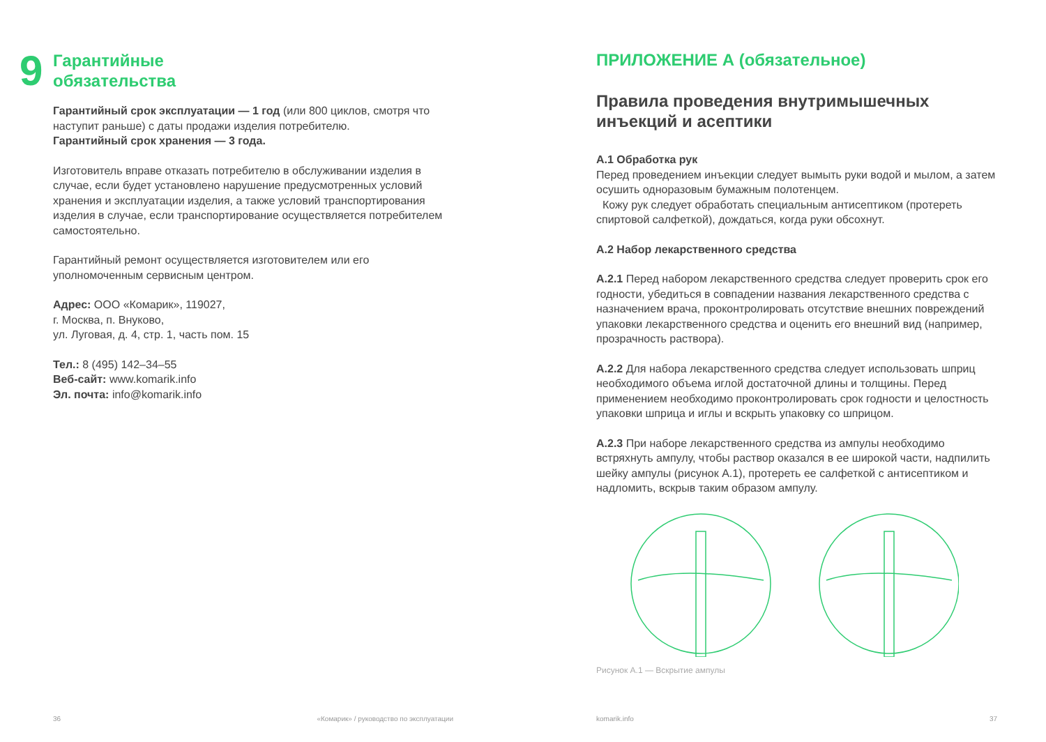9
Гарантийные
обязательства
Гарантийный срок эксплуатации — 1 год (или 800 циклов, смотря что наступит раньше) с даты продажи изделия потребителю.
Гарантийный срок хранения — 3 года.
Изготовитель вправе отказать потребителю в обслуживании изделия в случае, если будет установлено нарушение предусмотренных условий хранения и эксплуатации изделия, а также условий транспортирования изделия в случае, если транспортирование осуществляется потребителем самостоятельно.
Гарантийный ремонт осуществляется изготовителем или его уполномоченным сервисным центром.
Адрес: ООО «Комарик», 119027,
г. Москва, п. Внуково,
ул. Луговая, д. 4, стр. 1, часть пом. 15
Тел.: 8 (495) 142–34–55
Веб-сайт: www.komarik.info
Эл. почта: info@komarik.info
36 «Комарик» / руководство по эксплуатации
ПРИЛОЖЕНИЕ А (обязательное)
Правила проведения внутримышечных инъекций и асептики
А.1 Обработка рук
Перед проведением инъекции следует вымыть руки водой и мылом, а затем осушить одноразовым бумажным полотенцем.
Кожу рук следует обработать специальным антисептиком (протереть спиртовой салфеткой), дождаться, когда руки обсохнут.
А.2 Набор лекарственного средства
А.2.1 Перед набором лекарственного средства следует проверить срок его годности, убедиться в совпадении названия лекарственного средства с назначением врача, проконтролировать отсутствие внешних повреждений упаковки лекарственного средства и оценить его внешний вид (например, прозрачность раствора).
А.2.2 Для набора лекарственного средства следует использовать шприц необходимого объема иглой достаточной длины и толщины. Перед применением необходимо проконтролировать срок годности и целостность упаковки шприца и иглы и вскрыть упаковку со шприцом.
А.2.3 При наборе лекарственного средства из ампулы необходимо встряхнуть ампулу, чтобы раствор оказался в ее широкой части, надпилить шейку ампулы (рисунок А.1), протереть ее салфеткой с антисептиком и надломить, вскрыв таким образом ампулу.
Рисунок А.1 — Вскрытие ампулы
komarik.info 37